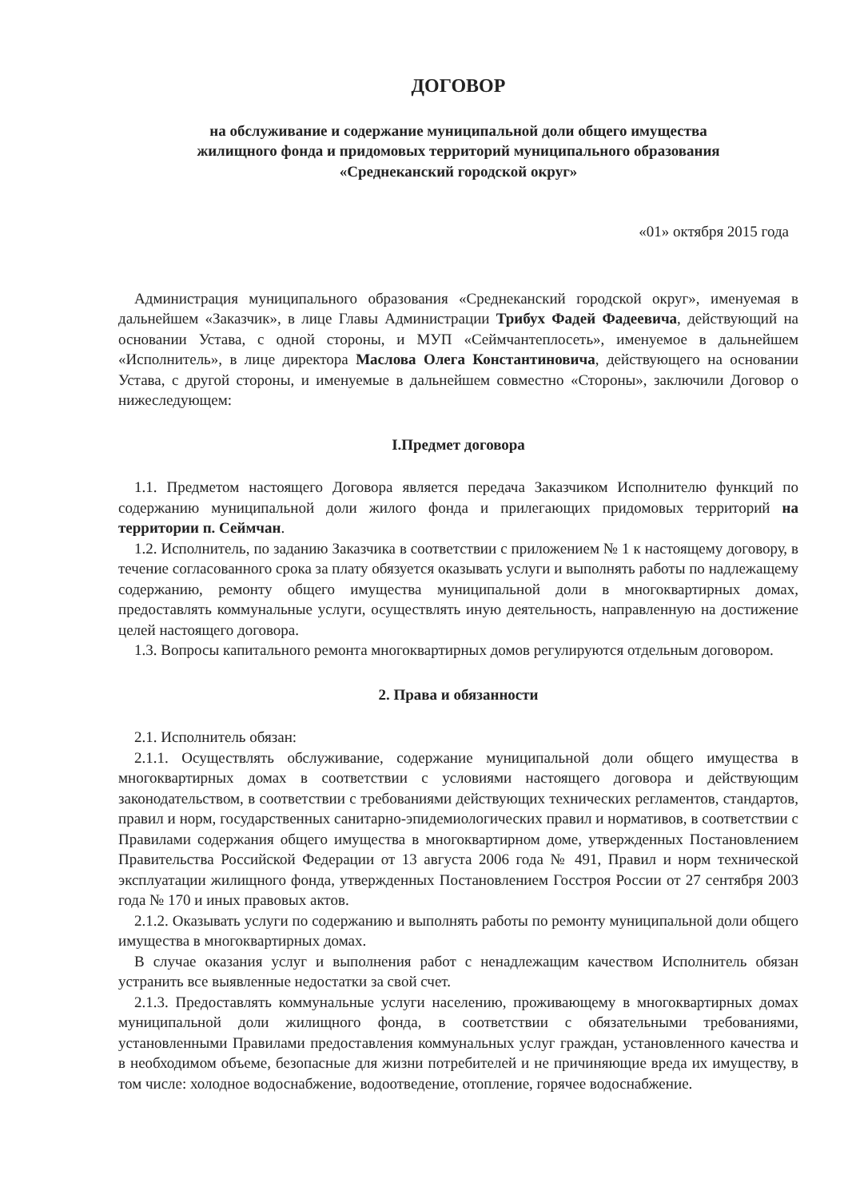ДОГОВОР
на обслуживание и содержание муниципальной доли общего имущества
жилищного фонда и придомовых территорий муниципального образования
«Среднеканский городской округ»
«01» октября 2015 года
Администрация муниципального образования «Среднеканский городской округ», именуемая в дальнейшем «Заказчик», в лице Главы Администрации Трибух Фадей Фадеевича, действующий на основании Устава, с одной стороны, и МУП «Сеймчантеплосеть», именуемое в дальнейшем «Исполнитель», в лице директора Маслова Олега Константиновича, действующего на основании Устава, с другой стороны, и именуемые в дальнейшем совместно «Стороны», заключили Договор о нижеследующем:
I.Предмет договора
1.1. Предметом настоящего Договора является передача Заказчиком Исполнителю функций по содержанию муниципальной доли жилого фонда и прилегающих придомовых территорий на территории п. Сеймчан.
1.2. Исполнитель, по заданию Заказчика в соответствии с приложением № 1 к настоящему договору, в течение согласованного срока за плату обязуется оказывать услуги и выполнять работы по надлежащему содержанию, ремонту общего имущества муниципальной доли в многоквартирных домах, предоставлять коммунальные услуги, осуществлять иную деятельность, направленную на достижение целей настоящего договора.
1.3. Вопросы капитального ремонта многоквартирных домов регулируются отдельным договором.
2. Права и обязанности
2.1. Исполнитель обязан:
2.1.1. Осуществлять обслуживание, содержание муниципальной доли общего имущества в многоквартирных домах в соответствии с условиями настоящего договора и действующим законодательством, в соответствии с требованиями действующих технических регламентов, стандартов, правил и норм, государственных санитарно-эпидемиологических правил и нормативов, в соответствии с Правилами содержания общего имущества в многоквартирном доме, утвержденных Постановлением Правительства Российской Федерации от 13 августа 2006 года № 491, Правил и норм технической эксплуатации жилищного фонда, утвержденных Постановлением Госстроя России от 27 сентября 2003 года № 170 и иных правовых актов.
2.1.2. Оказывать услуги по содержанию и выполнять работы по ремонту муниципальной доли общего имущества в многоквартирных домах.
В случае оказания услуг и выполнения работ с ненадлежащим качеством Исполнитель обязан устранить все выявленные недостатки за свой счет.
2.1.3. Предоставлять коммунальные услуги населению, проживающему в многоквартирных домах муниципальной доли жилищного фонда, в соответствии с обязательными требованиями, установленными Правилами предоставления коммунальных услуг граждан, установленного качества и в необходимом объеме, безопасные для жизни потребителей и не причиняющие вреда их имуществу, в том числе: холодное водоснабжение, водоотведение, отопление, горячее водоснабжение.